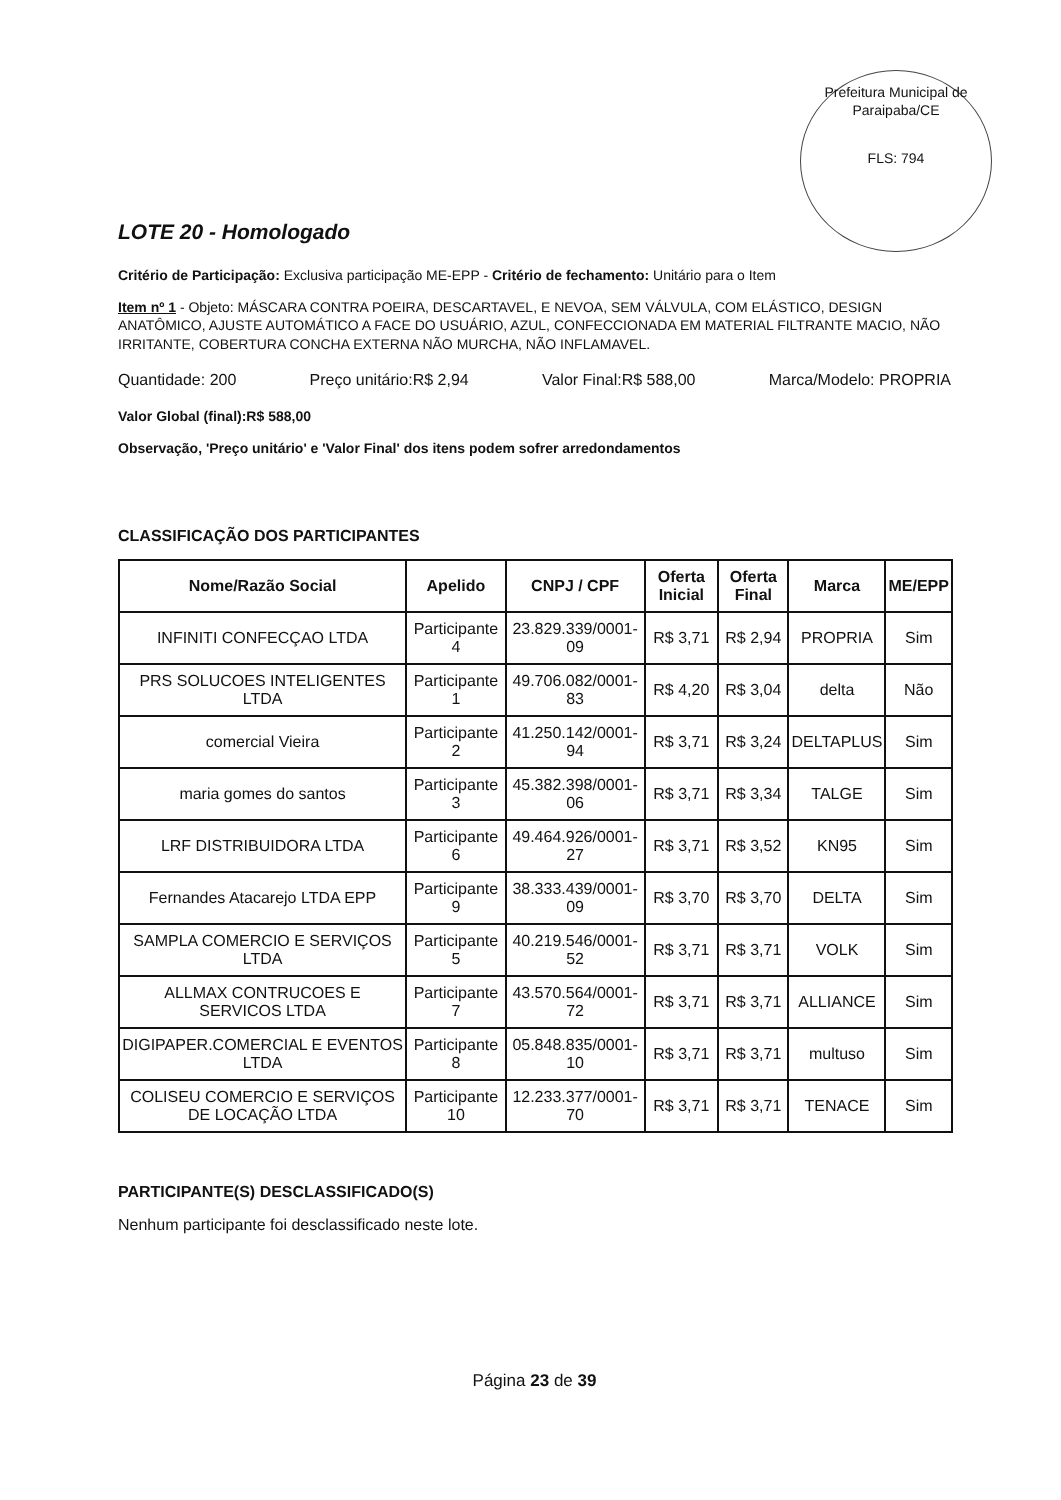Prefeitura Municipal de Paraipaba/CE
FLS: 794
LOTE 20 - Homologado
Critério de Participação: Exclusiva participação ME-EPP - Critério de fechamento: Unitário para o Item
Item nº 1 - Objeto: MÁSCARA CONTRA POEIRA, DESCARTAVEL, E NEVOA, SEM VÁLVULA, COM ELÁSTICO, DESIGN ANATÔMICO, AJUSTE AUTOMÁTICO A FACE DO USUÁRIO, AZUL, CONFECCIONADA EM MATERIAL FILTRANTE MACIO, NÃO IRRITANTE, COBERTURA CONCHA EXTERNA NÃO MURCHA, NÃO INFLAMAVEL.
Quantidade: 200 Preço unitário:R$ 2,94 Valor Final:R$ 588,00 Marca/Modelo: PROPRIA
Valor Global (final):R$ 588,00
Observação, 'Preço unitário' e 'Valor Final' dos itens podem sofrer arredondamentos
CLASSIFICAÇÃO DOS PARTICIPANTES
| Nome/Razão Social | Apelido | CNPJ / CPF | Oferta Inicial | Oferta Final | Marca | ME/EPP |
| --- | --- | --- | --- | --- | --- | --- |
| INFINITI CONFECÇAO LTDA | Participante 4 | 23.829.339/0001-09 | R$ 3,71 | R$ 2,94 | PROPRIA | Sim |
| PRS SOLUCOES INTELIGENTES LTDA | Participante 1 | 49.706.082/0001-83 | R$ 4,20 | R$ 3,04 | delta | Não |
| comercial Vieira | Participante 2 | 41.250.142/0001-94 | R$ 3,71 | R$ 3,24 | DELTAPLUS | Sim |
| maria gomes do santos | Participante 3 | 45.382.398/0001-06 | R$ 3,71 | R$ 3,34 | TALGE | Sim |
| LRF DISTRIBUIDORA LTDA | Participante 6 | 49.464.926/0001-27 | R$ 3,71 | R$ 3,52 | KN95 | Sim |
| Fernandes Atacarejo LTDA EPP | Participante 9 | 38.333.439/0001-09 | R$ 3,70 | R$ 3,70 | DELTA | Sim |
| SAMPLA COMERCIO E SERVIÇOS LTDA | Participante 5 | 40.219.546/0001-52 | R$ 3,71 | R$ 3,71 | VOLK | Sim |
| ALLMAX CONTRUCOES E SERVICOS LTDA | Participante 7 | 43.570.564/0001-72 | R$ 3,71 | R$ 3,71 | ALLIANCE | Sim |
| DIGIPAPER.COMERCIAL E EVENTOS LTDA | Participante 8 | 05.848.835/0001-10 | R$ 3,71 | R$ 3,71 | multuso | Sim |
| COLISEU COMERCIO E SERVIÇOS DE LOCAÇÃO LTDA | Participante 10 | 12.233.377/0001-70 | R$ 3,71 | R$ 3,71 | TENACE | Sim |
PARTICIPANTE(S) DESCLASSIFICADO(S)
Nenhum participante foi desclassificado neste lote.
Página 23 de 39